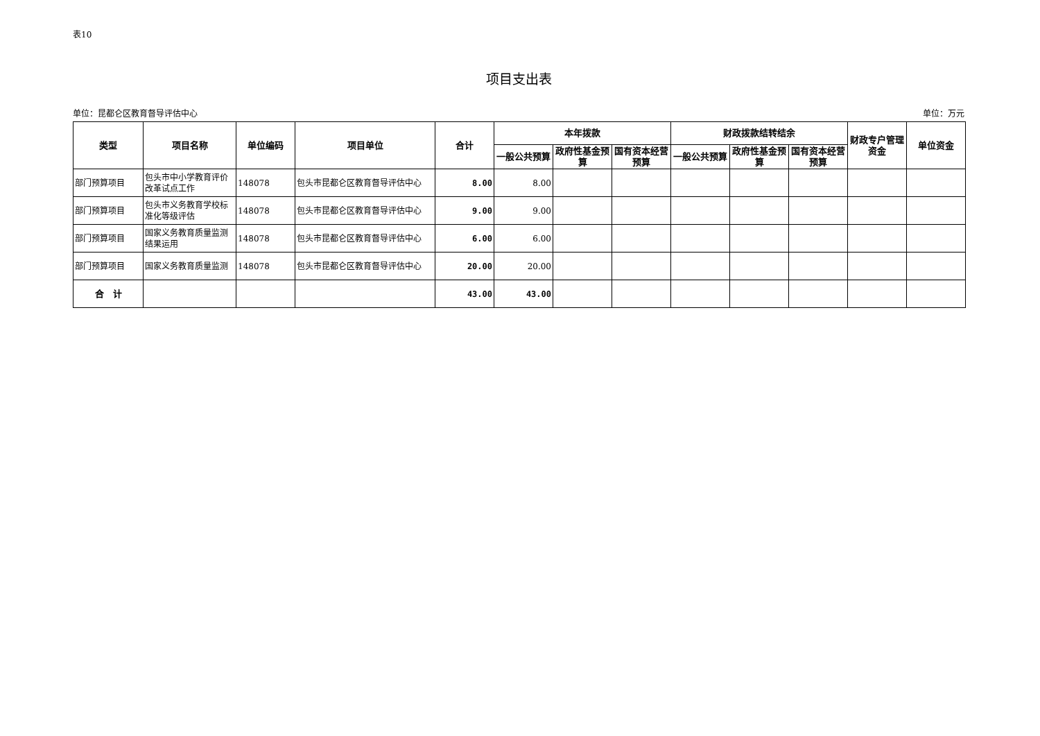表10
项目支出表
单位：昆都仑区教育督导评估中心 单位：万元
| 类型 | 项目名称 | 单位编码 | 项目单位 | 合计 | 本年拨款 | | | 财政拨款结转结余 | | | 财政专户管理资金 | 单位资金 |
| --- | --- | --- | --- | --- | --- | --- | --- | --- | --- | --- | --- | --- |
| | | | | | 一般公共预算 | 政府性基金预算 | 国有资本经营预算 | 一般公共预算 | 政府性基金预算 | 国有资本经营预算 | | |
| 部门预算项目 | 包头市中小学教育评价改革试点工作 | 148078 | 包头市昆都仑区教育督导评估中心 | 8.00 | 8.00 | | | | | | | |
| 部门预算项目 | 包头市义务教育学校标准化等级评估 | 148078 | 包头市昆都仑区教育督导评估中心 | 9.00 | 9.00 | | | | | | | |
| 部门预算项目 | 国家义务教育质量监测结果运用 | 148078 | 包头市昆都仑区教育督导评估中心 | 6.00 | 6.00 | | | | | | | |
| 部门预算项目 | 国家义务教育质量监测 | 148078 | 包头市昆都仑区教育督导评估中心 | 20.00 | 20.00 | | | | | | | |
| 合 计 | | | | 43.00 | 43.00 | | | | | | | |